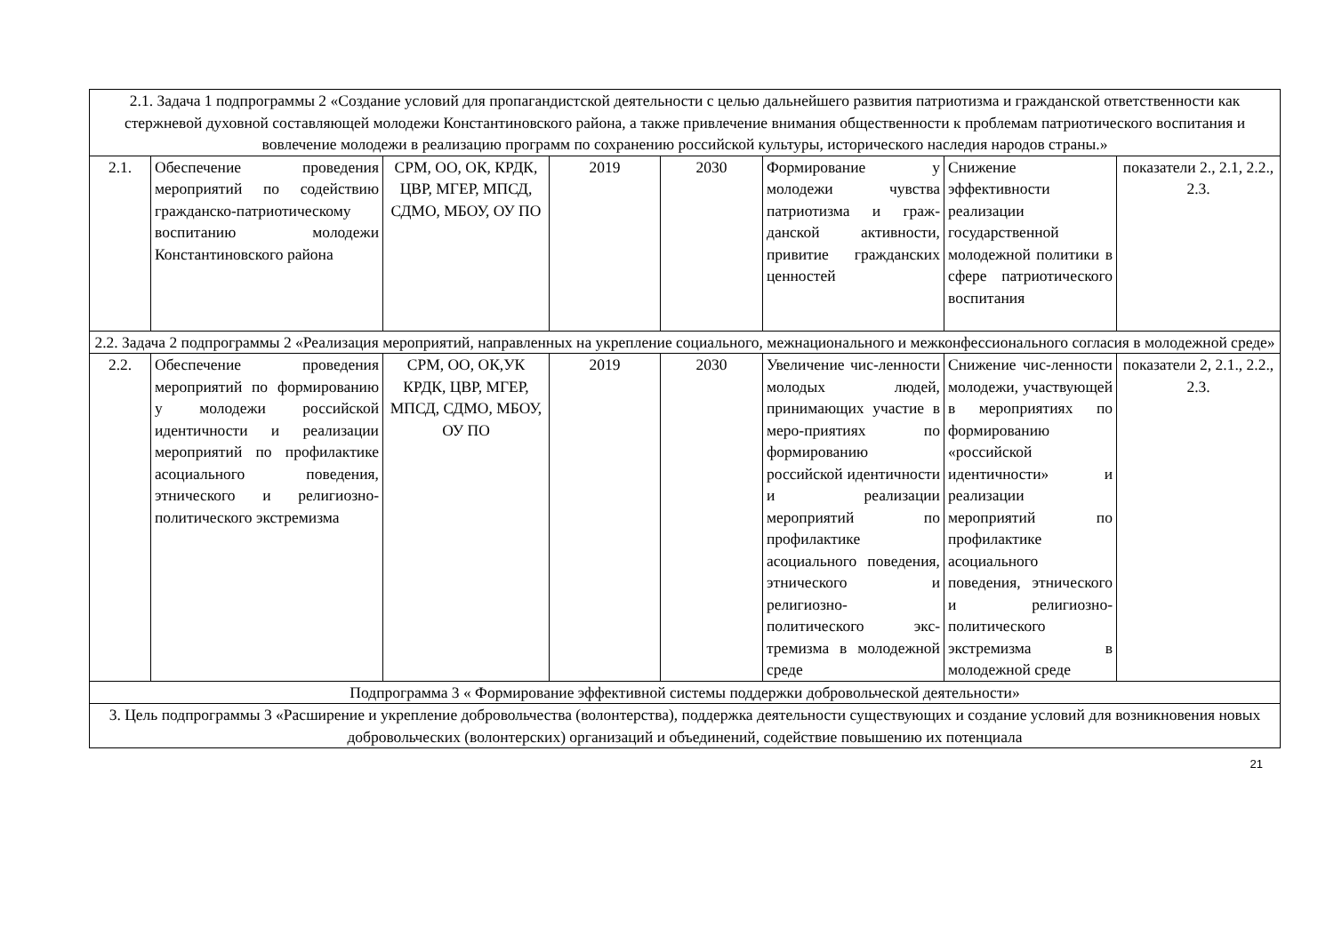| 2.1. Задача 1 подпрограммы 2 «Создание условий для пропагандистской деятельности с целью дальнейшего развития патриотизма и гражданской ответственности как стержневой духовной составляющей молодежи Константиновского района, а также привлечение внимания общественности к проблемам патриотического воспитания и вовлечение молодежи в реализацию программ по сохранению российской культуры, исторического наследия народов страны.» | | | | | | | |
| 2.1. | Обеспечение проведения мероприятий по содействию гражданско-патриотическому воспитанию молодежи Константиновского района | СРМ, ОО, ОК, КРДК, ЦВР, МГЕР, МПСД, СДМО, МБОУ, ОУ ПО | 2019 | 2030 | Формирование у молодежи чувства патриотизма и граж-данской активности, привитие гражданских ценностей | Снижение эффективности реализации государственной молодежной политики в сфере патриотического воспитания | показатели 2., 2.1, 2.2., 2.3. |
| 2.2. Задача 2 подпрограммы 2 «Реализация мероприятий, направленных на укрепление социального, межнационального и межконфессионального согласия в молодежной среде» | | | | | | | |
| 2.2. | Обеспечение проведения мероприятий по формированию у молодежи российской идентичности и реализации мероприятий по профилактике асоциального поведения, этнического и религиозно-политического экстремизма | СРМ, ОО, ОК,УК КРДК, ЦВР, МГЕР, МПСД, СДМО, МБОУ, ОУ ПО | 2019 | 2030 | Увеличение чис-ленности молодых людей, принимающих участие в меро-приятиях по формированию российской идентичности и реализации мероприятий по профилактике асоциального поведения, этнического и религиозно-политического экс-тремизма в молодежной среде | Снижение чис-ленности молодежи, участвующей в мероприятиях по формированию «российской идентичности» и реализации мероприятий по профилактике асоциального поведения, этнического и религиозно-политического экстремизма в молодежной среде | показатели 2, 2.1., 2.2., 2.3. |
| Подпрограмма 3 « Формирование эффективной системы поддержки добровольческой деятельности» | | | | | | | |
| 3. Цель подпрограммы 3 «Расширение и укрепление добровольчества (волонтерства), поддержка деятельности существующих и создание условий для возникновения новых добровольческих (волонтерских) организаций и объединений, содействие повышению их потенциала | | | | | | | |
21